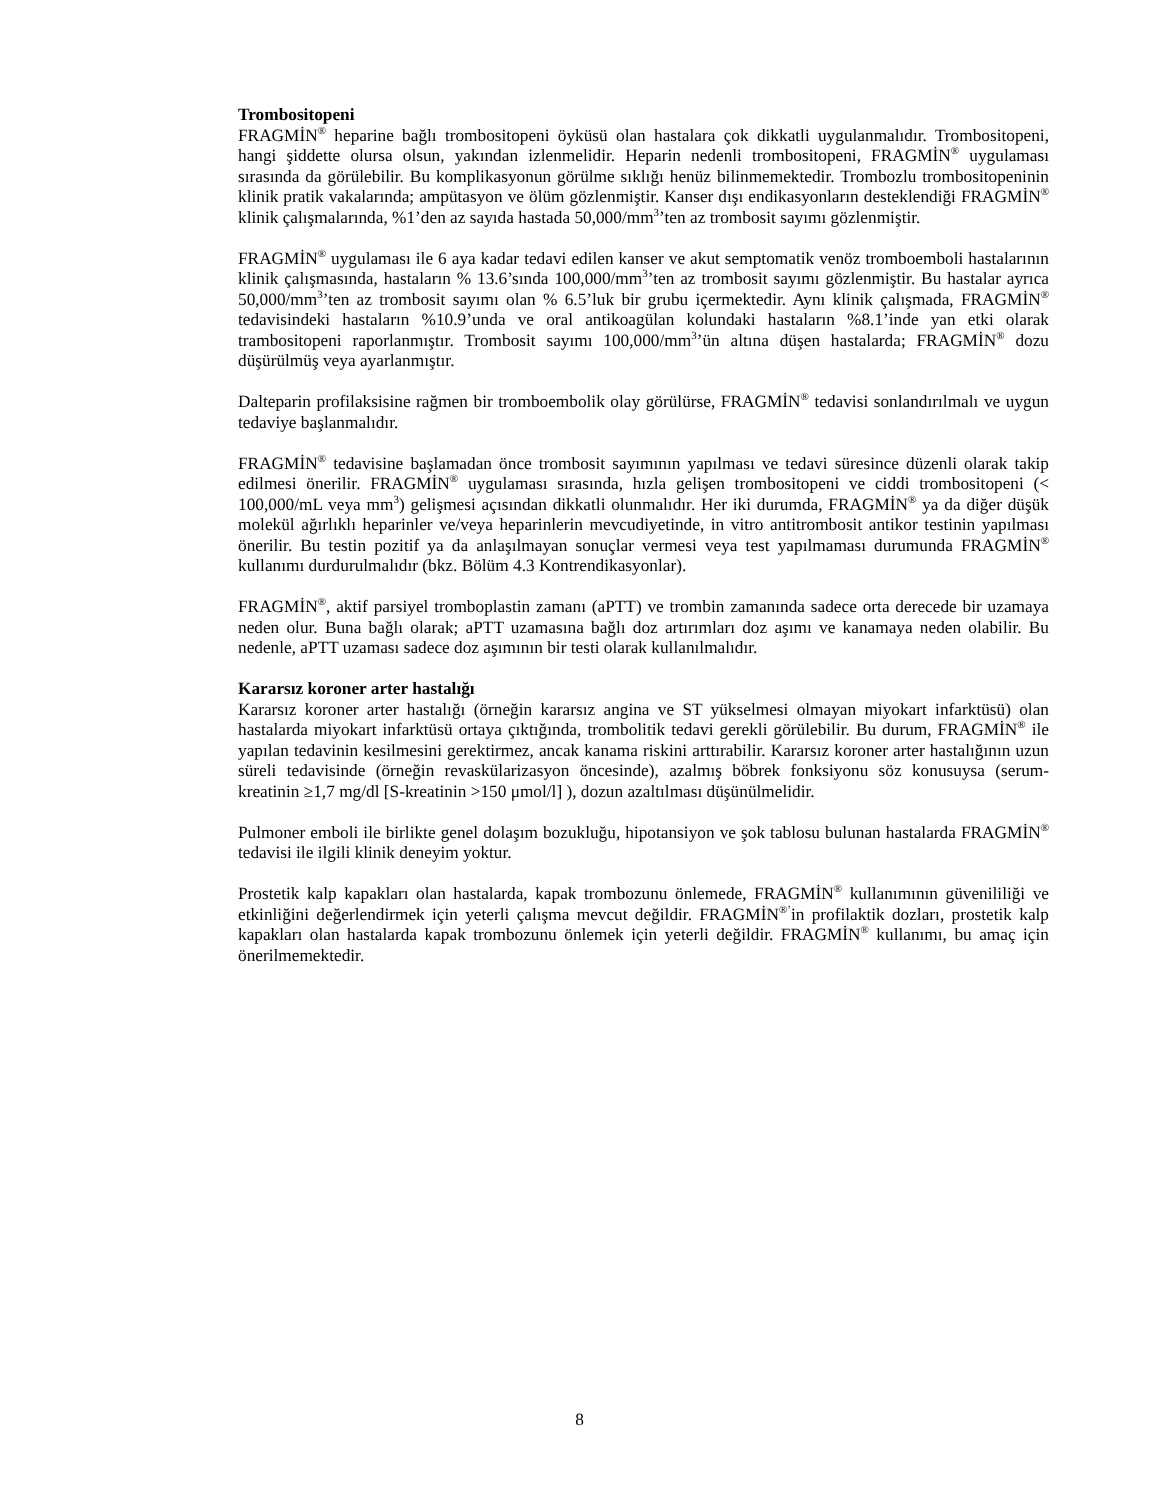Trombositopeni
FRAGMİN<sup>®</sup> heparine bağlı trombositopeni öyküsü olan hastalara çok dikkatli uygulanmalıdır. Trombositopeni, hangi şiddette olursa olsun, yakından izlenmelidir. Heparin nedenli trombositopeni, FRAGMİN<sup>®</sup> uygulaması sırasında da görülebilir. Bu komplikasyonun görülme sıklığı henüz bilinmemektedir. Trombozlu trombositopeninin klinik pratik vakalarında; ampütasyon ve ölüm gözlenmiştir. Kanser dışı endikasyonların desteklendiği FRAGMİN<sup>®</sup> klinik çalışmalarında, %1’den az sayıda hastada 50,000/mm<sup>3</sup>’ten az trombosit sayımı gözlenmiştir.
FRAGMİN<sup>®</sup> uygulaması ile 6 aya kadar tedavi edilen kanser ve akut semptomatik venöz tromboemboli hastalarının klinik çalışmasında, hastaların % 13.6’sında 100,000/mm<sup>3</sup>’ten az trombosit sayımı gözlenmiştir. Bu hastalar ayrıca 50,000/mm<sup>3</sup>’ten az trombosit sayımı olan % 6.5’luk bir grubu içermektedir. Aynı klinik çalışmada, FRAGMİN<sup>®</sup> tedavisindeki hastaların %10.9’unda ve oral antikoagülan kolundaki hastaların %8.1’inde yan etki olarak trambositopeni raporlanmıştır. Trombosit sayımı 100,000/mm<sup>3</sup>’ün altına düşen hastalarda; FRAGMİN<sup>®</sup> dozu düşürülmüş veya ayarlanmıştır.
Dalteparin profilaksisine rağmen bir tromboembolik olay görülürse, FRAGMİN<sup>®</sup> tedavisi sonlandırılmalı ve uygun tedaviye başlanmalıdır.
FRAGMİN<sup>®</sup> tedavisine başlamadan önce trombosit sayımının yapılması ve tedavi süresince düzenli olarak takip edilmesi önerilir. FRAGMİN<sup>®</sup> uygulaması sırasında, hızla gelişen trombositopeni ve ciddi trombositopeni (< 100,000/mL veya mm<sup>3</sup>) gelişmesi açısından dikkatli olunmalıdır. Her iki durumda, FRAGMİN<sup>®</sup> ya da diğer düşük molekül ağırlıklı heparinler ve/veya heparinlerin mevcudiyetinde, in vitro antitrombosit antikor testinin yapılması önerilir. Bu testin pozitif ya da anlaşılmayan sonuçlar vermesi veya test yapılmaması durumunda FRAGMİN<sup>®</sup> kullanımı durdurulmalıdır (bkz. Bölüm 4.3 Kontrendikasyonlar).
FRAGMİN<sup>®</sup>, aktif parsiyel tromboplastin zamanı (aPTT) ve trombin zamanında sadece orta derecede bir uzamaya neden olur. Buna bağlı olarak; aPTT uzamasına bağlı doz artırımları doz aşımı ve kanamaya neden olabilir. Bu nedenle, aPTT uzaması sadece doz aşımının bir testi olarak kullanılmalıdır.
Kararsız koroner arter hastalığı
Kararsız koroner arter hastalığı (örneğin kararsız angina ve ST yükselmesi olmayan miyokart infarktüsü) olan hastalarda miyokart infarktüsü ortaya çıktığında, trombolitik tedavi gerekli görülebilir. Bu durum, FRAGMİN<sup>®</sup> ile yapılan tedavinin kesilmesini gerektirmez, ancak kanama riskini arttırabilir. Kararsız koroner arter hastalığının uzun süreli tedavisinde (örneğin revaskülarizasyon öncesinde), azalmış böbrek fonksiyonu söz konusuysa (serum-kreatinin ≥1,7 mg/dl [S-kreatinin >150 μmol/l] ), dozun azaltılması düşünülmelidir.
Pulmoner emboli ile birlikte genel dolaşım bozukluğu, hipotansiyon ve şok tablosu bulunan hastalarda FRAGMİN<sup>®</sup> tedavisi ile ilgili klinik deneyim yoktur.
Prostetik kalp kapakları olan hastalarda, kapak trombozunu önlemede, FRAGMİN<sup>®</sup> kullanımının güvenililiği ve etkinliğini değerlendirmek için yeterli çalışma mevcut değildir. FRAGMİN<sup>®’</sup>in profilaktik dozları, prostetik kalp kapakları olan hastalarda kapak trombozunu önlemek için yeterli değildir. FRAGMİN<sup>®</sup> kullanımı, bu amaç için önerilmemektedir.
8